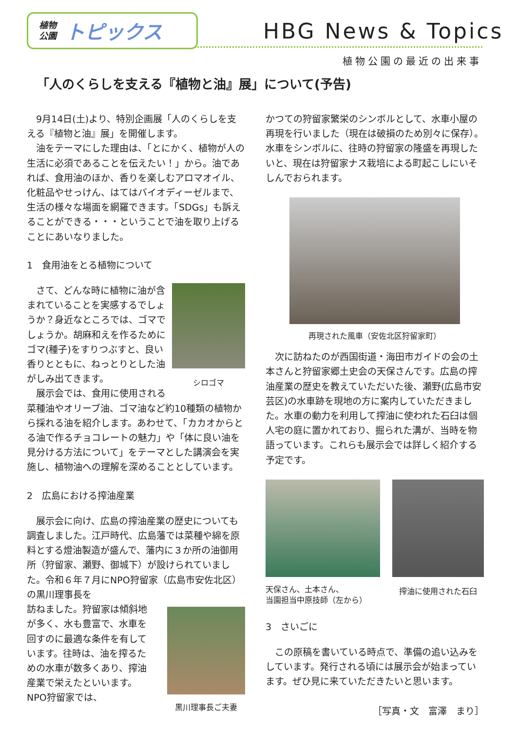植物
公園
トピックス
HBG News & Topics
植物公園の最近の出来事
「人のくらしを支える『植物と油』展」について(予告)
　9月14日(土)より、特別企画展「人のくらしを支える『植物と油』展」を開催します。
　油をテーマにした理由は、「とにかく、植物が人の生活に必須であることを伝えたい！」から。油であれば、食用油のほか、香りを楽しむアロマオイル、化粧品やせっけん、はてはバイオディーゼルまで、生活の様々な場面を網羅できます。「SDGs」も訴えることができる・・・ということで油を取り上げることにあいなりました。
1　食用油をとる植物について
シロゴマ
　さて、どんな時に植物に油が含まれていることを実感するでしょうか？身近なところでは、ゴマでしょうか。胡麻和えを作るためにゴマ(種子)をすりつぶすと、良い香りとともに、ねっとりとした油がしみ出てきます。
　展示会では、食用に使用される菜種油やオリーブ油、ゴマ油など約10種類の植物から採れる油を紹介します。あわせて、「カカオからとる油で作るチョコレートの魅力」や「体に良い油を見分ける方法について」をテーマとした講演会を実施し、植物油への理解を深めることとしています。
2　広島における搾油産業
　展示会に向け、広島の搾油産業の歴史についても調査しました。江戸時代、広島藩では菜種や綿を原料とする燈油製造が盛んで、藩内に３か所の油御用所（狩留家、瀬野、御城下）が設けられていました。令和６年７月にNPO狩留家（広島市安佐北区）の黒川理事長を
黒川理事長ご夫妻
訪ねました。狩留家は傾斜地が多く、水も豊富で、水車を回すのに最適な条件を有しています。往時は、油を搾るための水車が数多くあり、搾油産業で栄えたといいます。NPO狩留家では、
かつての狩留家繁栄のシンボルとして、水車小屋の再現を行いました（現在は破損のため別々に保存）。水車をシンボルに、往時の狩留家の隆盛を再現したいと、現在は狩留家ナス栽培による町起こしにいそしんでおられます。
再現された風車（安佐北区狩留家町）
　次に訪ねたのが西国街道・海田市ガイドの会の土本さんと狩留家郷土史会の天保さんです。広島の搾油産業の歴史を教えていただいた後、瀬野(広島市安芸区)の水車跡を現地の方に案内していただきました。水車の動力を利用して搾油に使われた石臼は個人宅の庭に置かれており、掘られた溝が、当時を物語っています。これらも展示会では詳しく紹介する予定です。
天保さん、土本さん、
当園担当中原技師（左から）
搾油に使用された石臼
3　さいごに
　この原稿を書いている時点で、準備の追い込みをしています。発行される頃には展示会が始まっています。ぜひ見に来ていただきたいと思います。
［写真・文　富澤　まり］